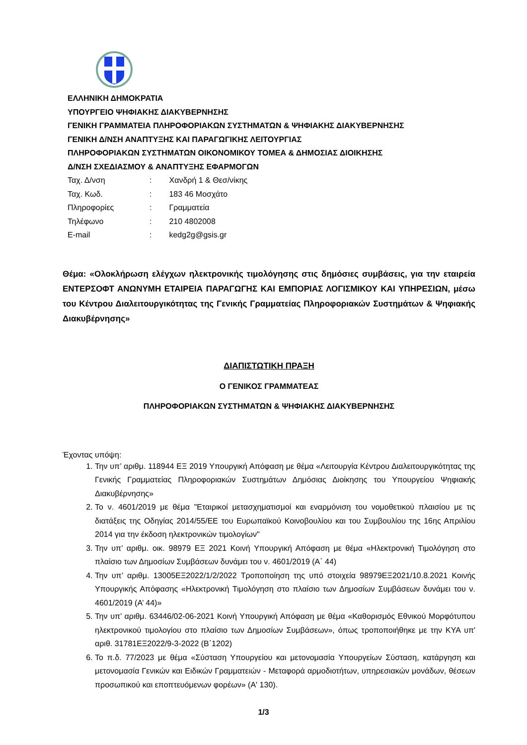ΕΛΛΗΝΙΚΗ ΔΗΜΟΚΡΑΤΙΑ
ΥΠΟΥΡΓΕΙΟ ΨΗΦΙΑΚΗΣ ΔΙΑΚΥΒΕΡΝΗΣΗΣ
ΓΕΝΙΚΗ ΓΡΑΜΜΑΤΕΙΑ ΠΛΗΡΟΦΟΡΙΑΚΩΝ ΣΥΣΤΗΜΑΤΩΝ & ΨΗΦΙΑΚΗΣ ΔΙΑΚΥΒΕΡΝΗΣΗΣ
ΓΕΝΙΚΗ Δ/ΝΣΗ ΑΝΑΠΤΥΞΗΣ ΚΑΙ ΠΑΡΑΓΩΓΙΚΗΣ ΛΕΙΤΟΥΡΓΙΑΣ
ΠΛΗΡΟΦΟΡΙΑΚΩΝ ΣΥΣΤΗΜΑΤΩΝ ΟΙΚΟΝΟΜΙΚΟΥ ΤΟΜΕΑ & ΔΗΜΟΣΙΑΣ ΔΙΟΙΚΗΣΗΣ
Δ/ΝΣΗ ΣΧΕΔΙΑΣΜΟΥ & ΑΝΑΠΤΥΞΗΣ ΕΦΑΡΜΟΓΩΝ
Ταχ. Δ/νση: Χανδρή 1 & Θεσ/νίκης
Ταχ. Κωδ.: 183 46 Μοσχάτο
Πληροφορίες: Γραμματεία
Τηλέφωνο: 210 4802008
E-mail: kedg2g@gsis.gr
Θέμα: «Ολοκλήρωση ελέγχων ηλεκτρονικής τιμολόγησης στις δημόσιες συμβάσεις, για την εταιρεία ΕΝΤΕΡΣΟΦΤ ΑΝΩΝΥΜΗ ΕΤΑΙΡΕΙΑ ΠΑΡΑΓΩΓΗΣ ΚΑΙ ΕΜΠΟΡΙΑΣ ΛΟΓΙΣΜΙΚΟΥ ΚΑΙ ΥΠΗΡΕΣΙΩΝ, μέσω του Κέντρου Διαλειτουργικότητας της Γενικής Γραμματείας Πληροφοριακών Συστημάτων & Ψηφιακής Διακυβέρνησης»
ΔΙΑΠΙΣΤΩΤΙΚΗ ΠΡΑΞΗ
Ο ΓΕΝΙΚΟΣ ΓΡΑΜΜΑΤΕΑΣ
ΠΛΗΡΟΦΟΡΙΑΚΩΝ ΣΥΣΤΗΜΑΤΩΝ & ΨΗΦΙΑΚΗΣ ΔΙΑΚΥΒΕΡΝΗΣΗΣ
Έχοντας υπόψη:
1. Την υπ’ αριθμ. 118944 ΕΞ 2019 Υπουργική Απόφαση με θέμα «Λειτουργία Κέντρου Διαλειτουργικότητας της Γενικής Γραμματείας Πληροφοριακών Συστημάτων Δημόσιας Διοίκησης του Υπουργείου Ψηφιακής Διακυβέρνησης»
2. Το ν. 4601/2019 με θέμα "Εταιρικοί μετασχηματισμοί και εναρμόνιση του νομοθετικού πλαισίου με τις διατάξεις της Οδηγίας 2014/55/ΕΕ του Ευρωπαϊκού Κοινοβουλίου και του Συμβουλίου της 16ης Απριλίου 2014 για την έκδοση ηλεκτρονικών τιμολογίων"
3. Την υπ’ αριθμ. οικ. 98979 ΕΞ 2021 Κοινή Υπουργική Απόφαση με θέμα «Ηλεκτρονική Τιμολόγηση στο πλαίσιο των Δημοσίων Συμβάσεων δυνάμει του ν. 4601/2019 (Α΄ 44)
4. Την υπ’ αριθμ. 13005ΕΞ2022/1/2/2022 Τροποποίηση της υπό στοιχεία 98979ΕΞ2021/10.8.2021 Κοινής Υπουργικής Απόφασης «Ηλεκτρονική Τιμολόγηση στο πλαίσιο των Δημοσίων Συμβάσεων δυνάμει του ν. 4601/2019 (Α’ 44)»
5. Την υπ’ αριθμ. 63446/02-06-2021 Κοινή Υπουργική Απόφαση με θέμα «Καθορισμός Εθνικού Μορφότυπου ηλεκτρονικού τιμολογίου στο πλαίσιο των Δημοσίων Συμβάσεων», όπως τροποποιήθηκε με την ΚΥΑ υπ' αριθ. 31781ΕΞ2022/9-3-2022 (Β΄1202)
6. Το π.δ. 77/2023 με θέμα «Σύσταση Υπουργείου και μετονομασία Υπουργείων Σύσταση, κατάργηση και μετονομασία Γενικών και Ειδικών Γραμματειών - Μεταφορά αρμοδιοτήτων, υπηρεσιακών μονάδων, θέσεων προσωπικού και εποπτευόμενων φορέων» (Α' 130).
1/3